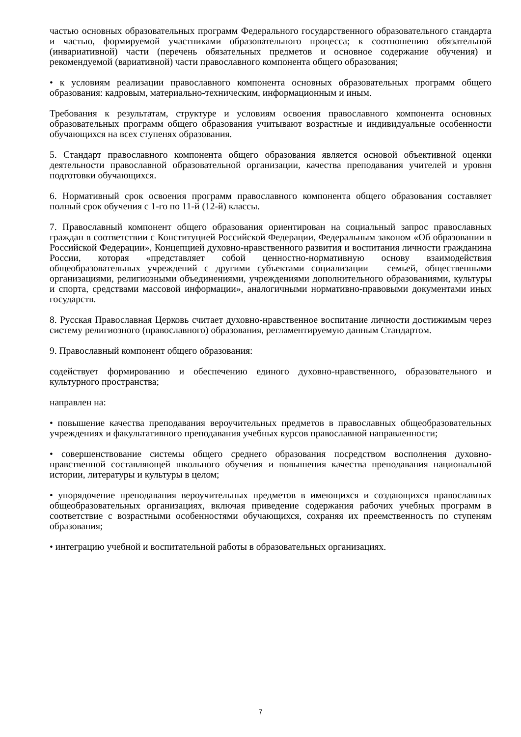частью основных образовательных программ Федерального государственного образовательного стандарта и частью, формируемой участниками образовательного процесса; к соотношению обязательной (инвариативной) части (перечень обязательных предметов и основное содержание обучения) и рекомендуемой (вариативной) части православного компонента общего образования;
• к условиям реализации православного компонента основных образовательных программ общего образования: кадровым, материально-техническим, информационным и иным.
Требования к результатам, структуре и условиям освоения православного компонента основных образовательных программ общего образования учитывают возрастные и индивидуальные особенности обучающихся на всех ступенях образования.
5. Стандарт православного компонента общего образования является основой объективной оценки деятельности православной образовательной организации, качества преподавания учителей и уровня подготовки обучающихся.
6. Нормативный срок освоения программ православного компонента общего образования составляет полный срок обучения с 1-го по 11-й (12-й) классы.
7. Православный компонент общего образования ориентирован на социальный запрос православных граждан в соответствии с Конституцией Российской Федерации, Федеральным законом «Об образовании в Российской Федерации», Концепцией духовно-нравственного развития и воспитания личности гражданина России, которая «представляет собой ценностно-нормативную основу взаимодействия общеобразовательных учреждений с другими субъектами социализации – семьей, общественными организациями, религиозными объединениями, учреждениями дополнительного образованиями, культуры и спорта, средствами массовой информации», аналогичными нормативно-правовыми документами иных государств.
8. Русская Православная Церковь считает духовно-нравственное воспитание личности достижимым через систему религиозного (православного) образования, регламентируемую данным Стандартом.
9. Православный компонент общего образования:
содействует формированию и обеспечению единого духовно-нравственного, образовательного и культурного пространства;
направлен на:
• повышение качества преподавания вероучительных предметов в православных общеобразовательных учреждениях и факультативного преподавания учебных курсов православной направленности;
• совершенствование системы общего среднего образования посредством восполнения духовно-нравственной составляющей школьного обучения и повышения качества преподавания национальной истории, литературы и культуры в целом;
• упорядочение преподавания вероучительных предметов в имеющихся и создающихся православных общеобразовательных организациях, включая приведение содержания рабочих учебных программ в соответствие с возрастными особенностями обучающихся, сохраняя их преемственность по ступеням образования;
• интеграцию учебной и воспитательной работы в образовательных организациях.
7